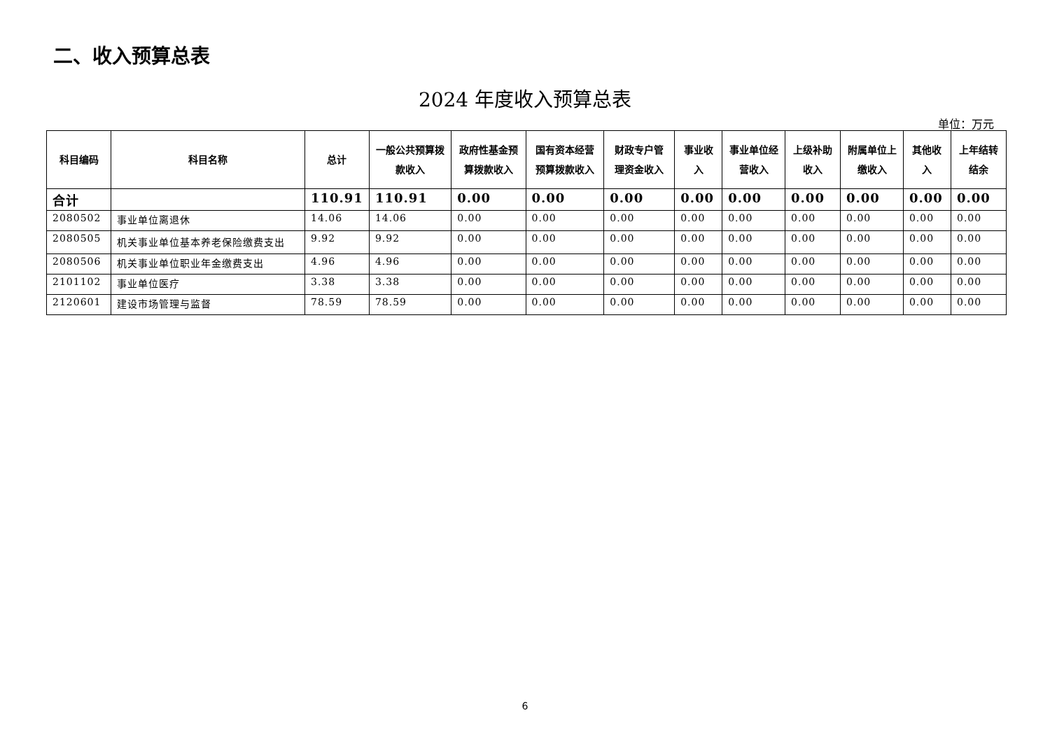二、收入预算总表
2024 年度收入预算总表
单位：万元
| 科目编码 | 科目名称 | 总计 | 一般公共预算拨款收入 | 政府性基金预算拨款收入 | 国有资本经营预算拨款收入 | 财政专户管理资金收入 | 事业收入 | 事业单位经营收入 | 上级补助收入 | 附属单位上缴收入 | 其他收入 | 上年结转结余 |
| --- | --- | --- | --- | --- | --- | --- | --- | --- | --- | --- | --- | --- |
| 合计 | | 110.91 | 110.91 | 0.00 | 0.00 | 0.00 | 0.00 | 0.00 | 0.00 | 0.00 | 0.00 | 0.00 |
| 2080502 | 事业单位离退休 | 14.06 | 14.06 | 0.00 | 0.00 | 0.00 | 0.00 | 0.00 | 0.00 | 0.00 | 0.00 | 0.00 |
| 2080505 | 机关事业单位基本养老保险缴费支出 | 9.92 | 9.92 | 0.00 | 0.00 | 0.00 | 0.00 | 0.00 | 0.00 | 0.00 | 0.00 | 0.00 |
| 2080506 | 机关事业单位职业年金缴费支出 | 4.96 | 4.96 | 0.00 | 0.00 | 0.00 | 0.00 | 0.00 | 0.00 | 0.00 | 0.00 | 0.00 |
| 2101102 | 事业单位医疗 | 3.38 | 3.38 | 0.00 | 0.00 | 0.00 | 0.00 | 0.00 | 0.00 | 0.00 | 0.00 | 0.00 |
| 2120601 | 建设市场管理与监督 | 78.59 | 78.59 | 0.00 | 0.00 | 0.00 | 0.00 | 0.00 | 0.00 | 0.00 | 0.00 | 0.00 |
6